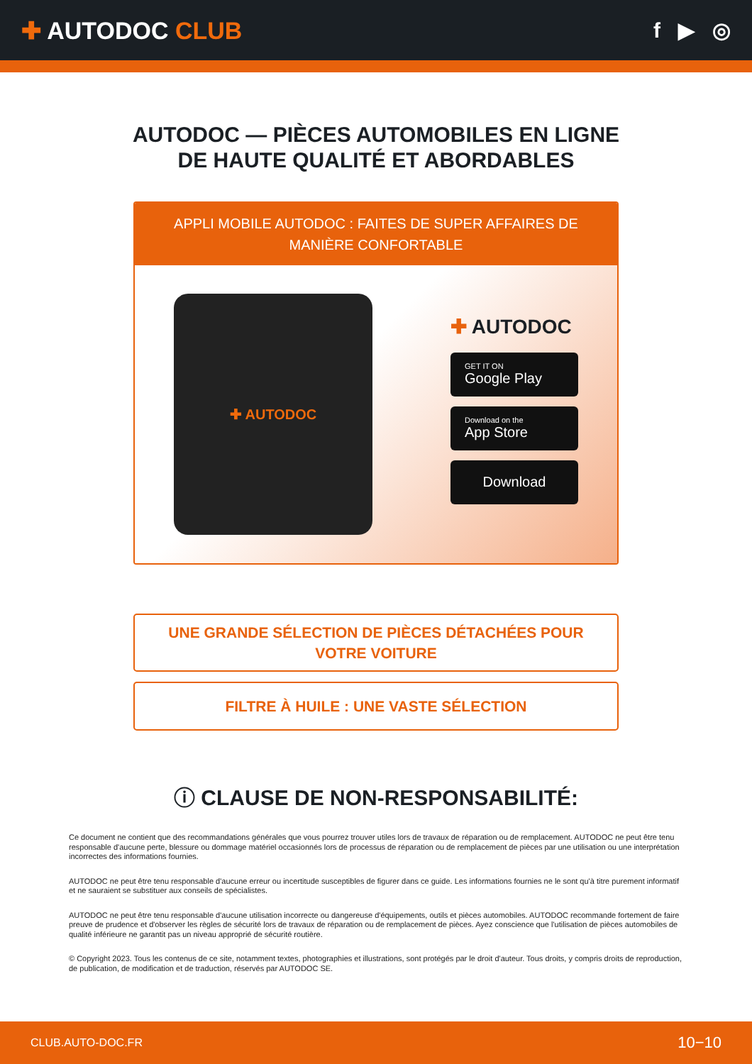✚ AUTODOC CLUB f ▶ ◎
AUTODOC — PIÈCES AUTOMOBILES EN LIGNE DE HAUTE QUALITÉ ET ABORDABLES
APPLI MOBILE AUTODOC : FAITES DE SUPER AFFAIRES DE MANIÈRE CONFORTABLE
✚ AUTODOC
✚ AUTODOC
GET IT ON
Google Play
Download on the
App Store
Download
UNE GRANDE SÉLECTION DE PIÈCES DÉTACHÉES POUR VOTRE VOITURE
FILTRE À HUILE : UNE VASTE SÉLECTION
ⓘ CLAUSE DE NON-RESPONSABILITÉ:
Ce document ne contient que des recommandations générales que vous pourrez trouver utiles lors de travaux de réparation ou de remplacement. AUTODOC ne peut être tenu responsable d'aucune perte, blessure ou dommage matériel occasionnés lors de processus de réparation ou de remplacement de pièces par une utilisation ou une interprétation incorrectes des informations fournies.
AUTODOC ne peut être tenu responsable d'aucune erreur ou incertitude susceptibles de figurer dans ce guide. Les informations fournies ne le sont qu'à titre purement informatif et ne sauraient se substituer aux conseils de spécialistes.
AUTODOC ne peut être tenu responsable d'aucune utilisation incorrecte ou dangereuse d'équipements, outils et pièces automobiles. AUTODOC recommande fortement de faire preuve de prudence et d'observer les règles de sécurité lors de travaux de réparation ou de remplacement de pièces. Ayez conscience que l'utilisation de pièces automobiles de qualité inférieure ne garantit pas un niveau approprié de sécurité routière.
© Copyright 2023. Tous les contenus de ce site, notamment textes, photographies et illustrations, sont protégés par le droit d'auteur. Tous droits, y compris droits de reproduction, de publication, de modification et de traduction, réservés par AUTODOC SE.
CLUB.AUTO-DOC.FR 10−10